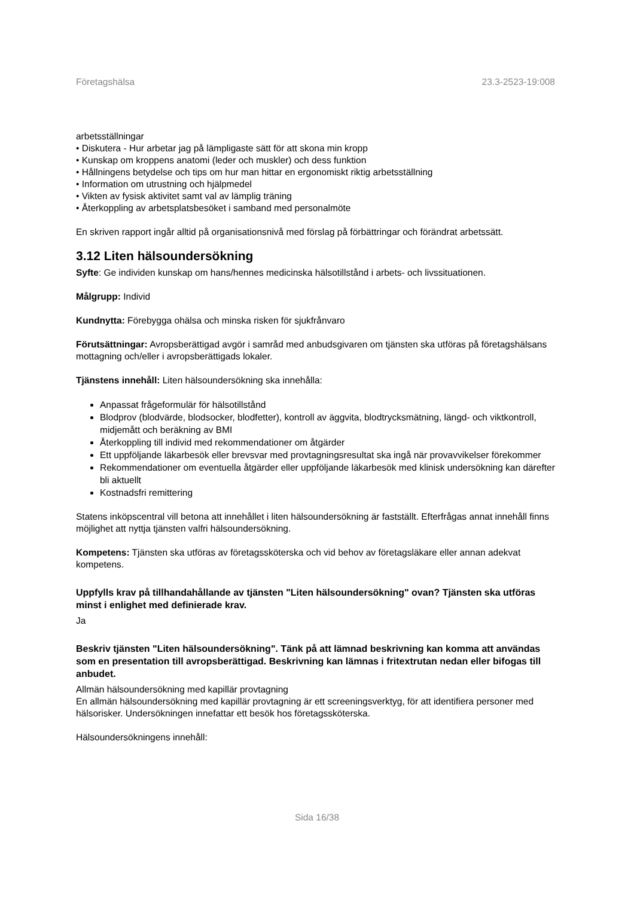Företagshälsa 23.3-2523-19:008
arbetsställningar
• Diskutera - Hur arbetar jag på lämpligaste sätt för att skona min kropp
• Kunskap om kroppens anatomi (leder och muskler) och dess funktion
• Hållningens betydelse och tips om hur man hittar en ergonomiskt riktig arbetsställning
• Information om utrustning och hjälpmedel
• Vikten av fysisk aktivitet samt val av lämplig träning
• Återkoppling av arbetsplatsbesöket i samband med personalmöte
En skriven rapport ingår alltid på organisationsnivå med förslag på förbättringar och förändrat arbetssätt.
3.12 Liten hälsoundersökning
Syfte: Ge individen kunskap om hans/hennes medicinska hälsotillstånd i arbets- och livssituationen.
Målgrupp: Individ
Kundnytta: Förebygga ohälsa och minska risken för sjukfrånvaro
Förutsättningar: Avropsberättigad avgör i samråd med anbudsgivaren om tjänsten ska utföras på företagshälsans mottagning och/eller i avropsberättigads lokaler.
Tjänstens innehåll: Liten hälsoundersökning ska innehålla:
Anpassat frågeformulär för hälsotillstånd
Blodprov (blodvärde, blodsocker, blodfetter), kontroll av äggvita, blodtrycksmätning, längd- och viktkontroll, midjemått och beräkning av BMI
Återkoppling till individ med rekommendationer om åtgärder
Ett uppföljande läkarbesök eller brevsvar med provtagningsresultat ska ingå när provavvikelser förekommer
Rekommendationer om eventuella åtgärder eller uppföljande läkarbesök med klinisk undersökning kan därefter bli aktuellt
Kostnadsfri remittering
Statens inköpscentral vill betona att innehållet i liten hälsoundersökning är fastställt. Efterfrågas annat innehåll finns möjlighet att nyttja tjänsten valfri hälsoundersökning.
Kompetens: Tjänsten ska utföras av företagssköterska och vid behov av företagsläkare eller annan adekvat kompetens.
Uppfylls krav på tillhandahållande av tjänsten "Liten hälsoundersökning" ovan? Tjänsten ska utföras minst i enlighet med definierade krav.
Ja
Beskriv tjänsten "Liten hälsoundersökning". Tänk på att lämnad beskrivning kan komma att användas som en presentation till avropsberättigad. Beskrivning kan lämnas i fritextrutan nedan eller bifogas till anbudet.
Allmän hälsoundersökning med kapillär provtagning
En allmän hälsoundersökning med kapillär provtagning är ett screeningsverktyg, för att identifiera personer med hälsorisker. Undersökningen innefattar ett besök hos företagssköterska.
Hälsoundersökningens innehåll:
Sida 16/38